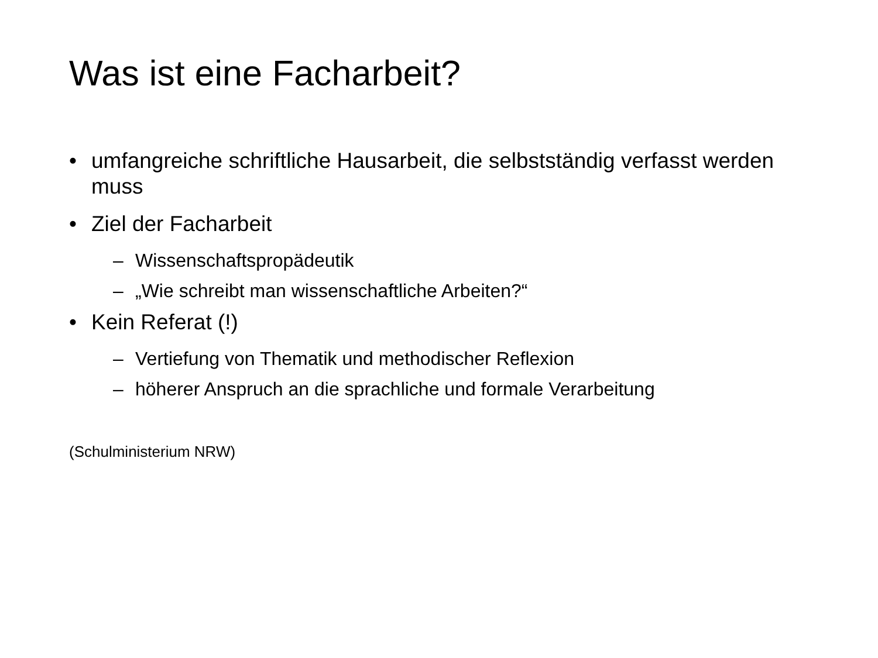Was ist eine Facharbeit?
• umfangreiche schriftliche Hausarbeit, die selbstständig verfasst werden muss
• Ziel der Facharbeit
– Wissenschaftspropädeutik
– „Wie schreibt man wissenschaftliche Arbeiten?“
• Kein Referat (!)
– Vertiefung von Thematik und methodischer Reflexion
– höherer Anspruch an die sprachliche und formale Verarbeitung
(Schulministerium NRW)